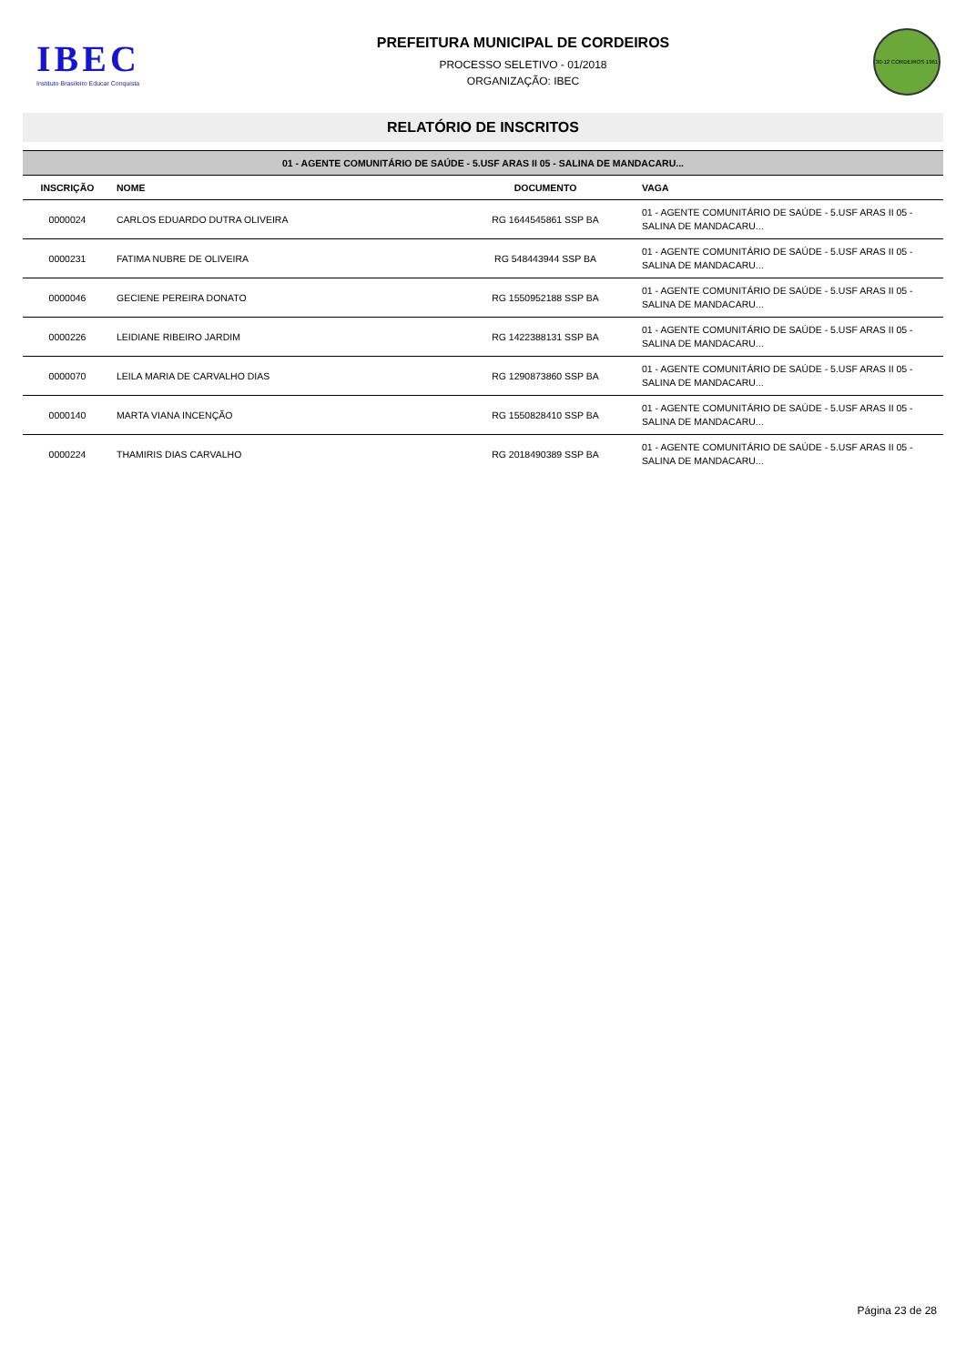IBEC
Instituto Brasileiro Educar Conquista
PREFEITURA MUNICIPAL DE CORDEIROS
PROCESSO SELETIVO - 01/2018
ORGANIZAÇÃO: IBEC
30-12 CORDEIROS 1961
RELATÓRIO DE INSCRITOS
| 01 - AGENTE COMUNITÁRIO DE SAÚDE - 5.USF ARAS II 05 - SALINA DE MANDACARU... | | | |
| INSCRIÇÃO | NOME | DOCUMENTO | VAGA |
| 0000024 | CARLOS EDUARDO DUTRA OLIVEIRA | RG 1644545861 SSP BA | 01 - AGENTE COMUNITÁRIO DE SAÚDE - 5.USF ARAS II 05 - SALINA DE MANDACARU... |
| 0000231 | FATIMA NUBRE DE OLIVEIRA | RG 548443944 SSP BA | 01 - AGENTE COMUNITÁRIO DE SAÚDE - 5.USF ARAS II 05 - SALINA DE MANDACARU... |
| 0000046 | GECIENE PEREIRA DONATO | RG 1550952188 SSP BA | 01 - AGENTE COMUNITÁRIO DE SAÚDE - 5.USF ARAS II 05 - SALINA DE MANDACARU... |
| 0000226 | LEIDIANE RIBEIRO JARDIM | RG 1422388131 SSP BA | 01 - AGENTE COMUNITÁRIO DE SAÚDE - 5.USF ARAS II 05 - SALINA DE MANDACARU... |
| 0000070 | LEILA MARIA DE CARVALHO DIAS | RG 1290873860 SSP BA | 01 - AGENTE COMUNITÁRIO DE SAÚDE - 5.USF ARAS II 05 - SALINA DE MANDACARU... |
| 0000140 | MARTA VIANA INCENÇÃO | RG 1550828410 SSP BA | 01 - AGENTE COMUNITÁRIO DE SAÚDE - 5.USF ARAS II 05 - SALINA DE MANDACARU... |
| 0000224 | THAMIRIS DIAS CARVALHO | RG 2018490389 SSP BA | 01 - AGENTE COMUNITÁRIO DE SAÚDE - 5.USF ARAS II 05 - SALINA DE MANDACARU... |
Página 23 de 28